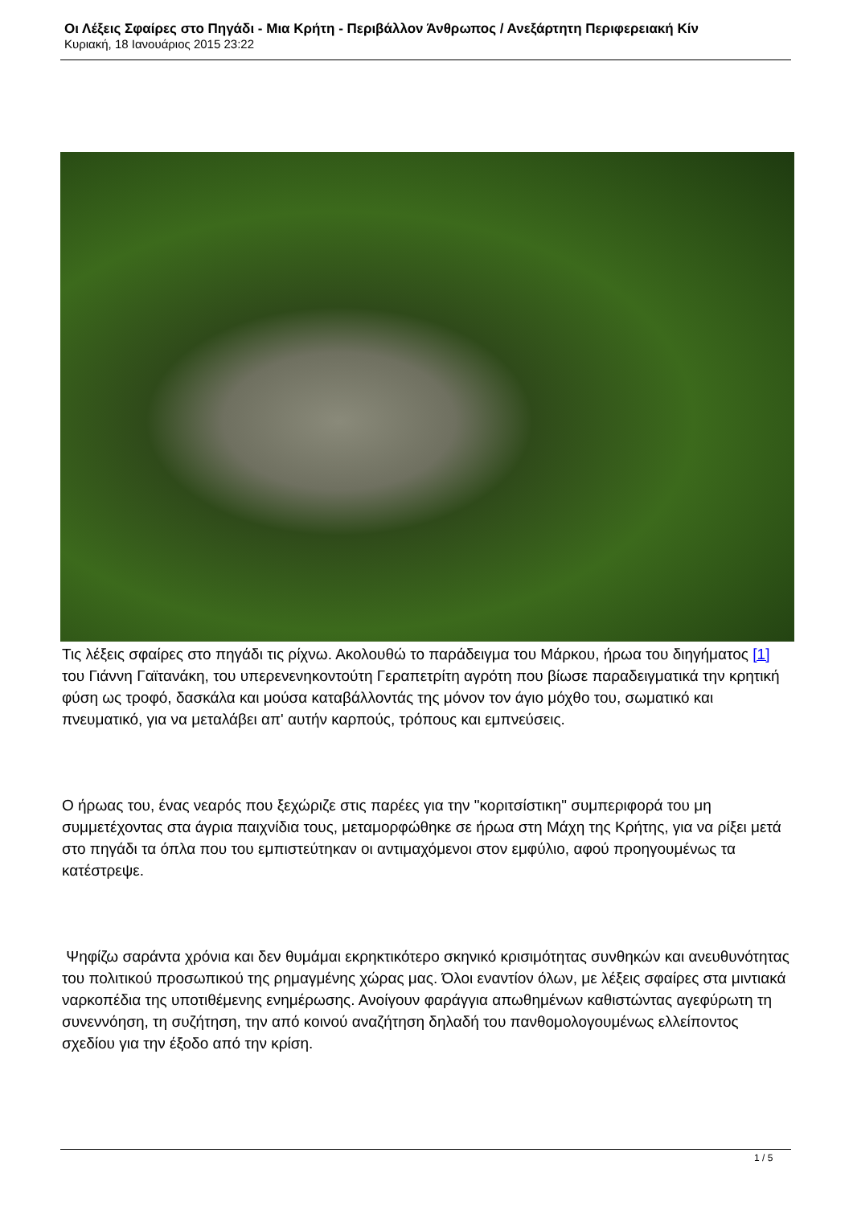Οι Λέξεις Σφαίρες στο Πηγάδι - Μια Κρήτη - Περιβάλλον Άνθρωπος / Ανεξάρτητη Περιφερειακή Κίν
Κυριακή, 18 Ιανουάριος 2015 23:22
Τις λέξεις σφαίρες στο πηγάδι τις ρίχνω. Ακολουθώ το παράδειγμα του Μάρκου, ήρωα του διηγήματος [1] του Γιάννη Γαϊτανάκη, του υπερενενηκοντούτη Γεραπετρίτη αγρότη που βίωσε παραδειγματικά την κρητική φύση ως τροφό, δασκάλα και μούσα καταβάλλοντάς της μόνον τον άγιο μόχθο του, σωματικό και πνευματικό, για να μεταλάβει απ' αυτήν καρπούς, τρόπους και εμπνεύσεις.
Ο ήρωας του, ένας νεαρός που ξεχώριζε στις παρέες για την "κοριτσίστικη" συμπεριφορά του μη συμμετέχοντας στα άγρια παιχνίδια τους, μεταμορφώθηκε σε ήρωα στη Μάχη της Κρήτης, για να ρίξει μετά στο πηγάδι τα όπλα που του εμπιστεύτηκαν οι αντιμαχόμενοι στον εμφύλιο, αφού προηγουμένως τα κατέστρεψε.
Ψηφίζω σαράντα χρόνια και δεν θυμάμαι εκρηκτικότερο σκηνικό κρισιμότητας συνθηκών και ανευθυνότητας του πολιτικού προσωπικού της ρημαγμένης χώρας μας. Όλοι εναντίον όλων, με λέξεις σφαίρες στα μιντιακά ναρκοπέδια της υποτιθέμενης ενημέρωσης. Ανοίγουν φαράγγια απωθημένων καθιστώντας αγεφύρωτη τη συνεννόηση, τη συζήτηση, την από κοινού αναζήτηση δηλαδή του πανθομολογουμένως ελλείποντος σχεδίου για την έξοδο από την κρίση.
1 / 5